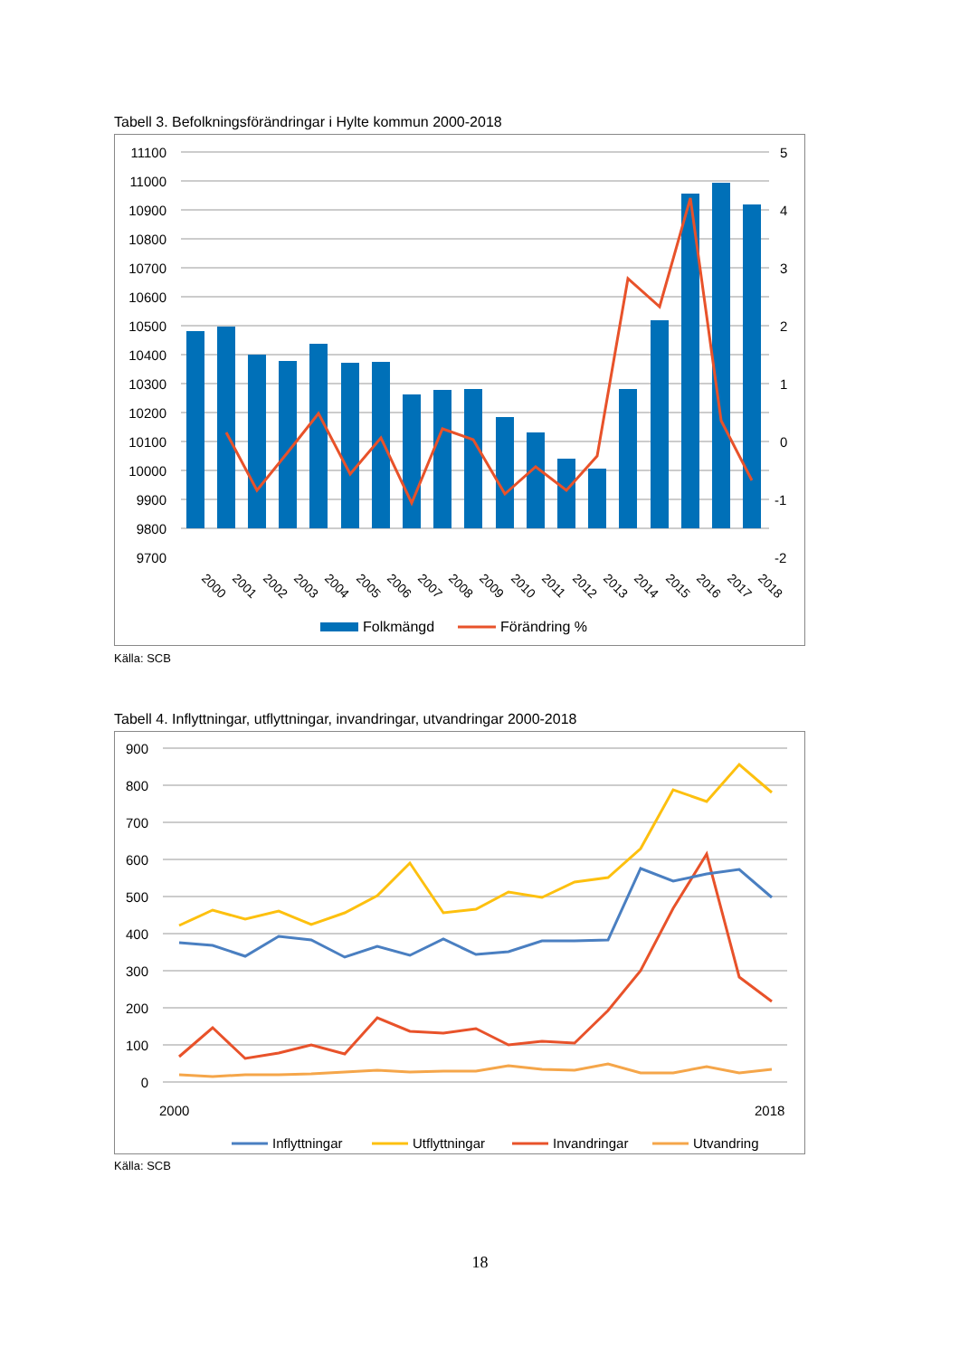Tabell 3. Befolkningsförändringar i Hylte kommun 2000-2018
11100
11000
10900
10800
10700
10600
10500
10400
10300
10200
10100
10000
9900
9800
9700
5
4
3
2
1
0
-1
-2
2000
2001
2002
2003
2004
2005
2006
2007
2008
2009
2010
2011
2012
2013
2014
2015
2016
2017
2018
Folkmängd
Förändring %
Källa: SCB
Tabell 4. Inflyttningar, utflyttningar, invandringar, utvandringar 2000-2018
900
800
700
600
500
400
300
200
100
0
2000
2018
Inflyttningar
Utflyttningar
Invandringar
Utvandring
Källa: SCB
18